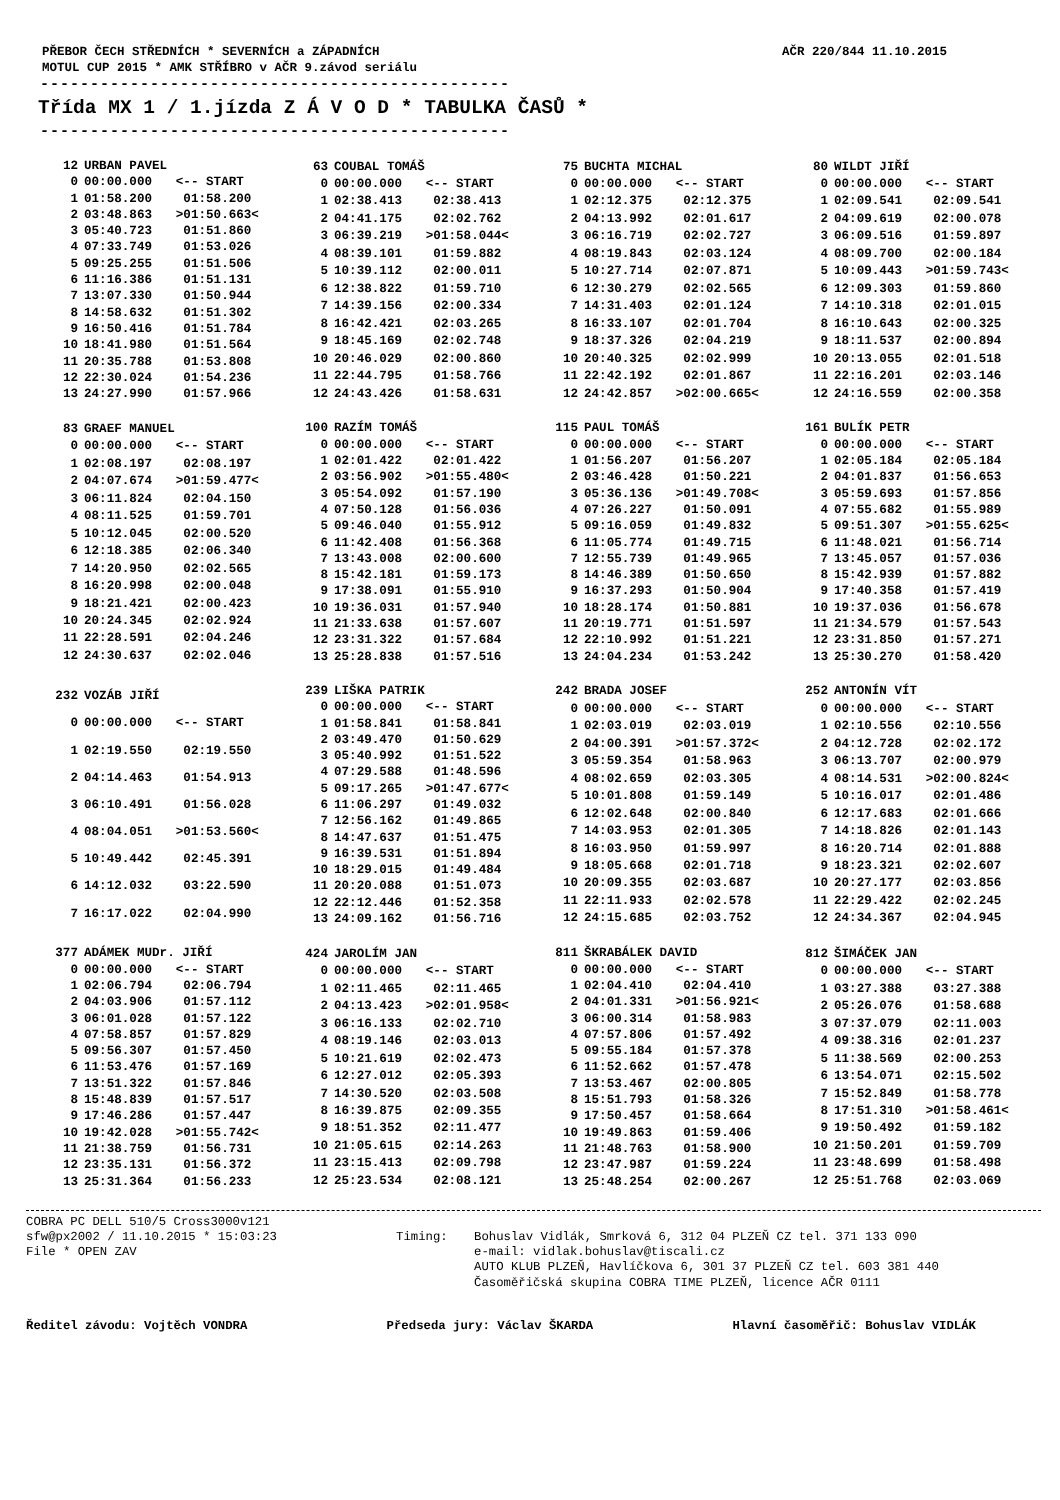PŘEBOR ČECH STŘEDNÍCH * SEVERNÍCH a ZÁPADNÍCH AČR 220/844 11.10.2015
MOTUL CUP 2015 * AMK STŘÍBRO v AČR 9.závod seriálu
-----------------------------------------------
Třída MX 1 / 1.jízda Z Á V O D * TABULKA ČASŮ *
-----------------------------------------------
| 12 | URBAN PAVEL | |
| --- | --- | --- |
| 0 | 00:00.000 | <-- START |
| 1 | 01:58.200 | 01:58.200 |
| 2 | 03:48.863 | >01:50.663< |
| 3 | 05:40.723 | 01:51.860 |
| 4 | 07:33.749 | 01:53.026 |
| 5 | 09:25.255 | 01:51.506 |
| 6 | 11:16.386 | 01:51.131 |
| 7 | 13:07.330 | 01:50.944 |
| 8 | 14:58.632 | 01:51.302 |
| 9 | 16:50.416 | 01:51.784 |
| 10 | 18:41.980 | 01:51.564 |
| 11 | 20:35.788 | 01:53.808 |
| 12 | 22:30.024 | 01:54.236 |
| 13 | 24:27.990 | 01:57.966 |
| 63 | COUBAL TOMÁŠ | |
| --- | --- | --- |
| 0 | 00:00.000 | <-- START |
| 1 | 02:38.413 | 02:38.413 |
| 2 | 04:41.175 | 02:02.762 |
| 3 | 06:39.219 | >01:58.044< |
| 4 | 08:39.101 | 01:59.882 |
| 5 | 10:39.112 | 02:00.011 |
| 6 | 12:38.822 | 01:59.710 |
| 7 | 14:39.156 | 02:00.334 |
| 8 | 16:42.421 | 02:03.265 |
| 9 | 18:45.169 | 02:02.748 |
| 10 | 20:46.029 | 02:00.860 |
| 11 | 22:44.795 | 01:58.766 |
| 12 | 24:43.426 | 01:58.631 |
| 75 | BUCHTA MICHAL | |
| --- | --- | --- |
| 0 | 00:00.000 | <-- START |
| 1 | 02:12.375 | 02:12.375 |
| 2 | 04:13.992 | 02:01.617 |
| 3 | 06:16.719 | 02:02.727 |
| 4 | 08:19.843 | 02:03.124 |
| 5 | 10:27.714 | 02:07.871 |
| 6 | 12:30.279 | 02:02.565 |
| 7 | 14:31.403 | 02:01.124 |
| 8 | 16:33.107 | 02:01.704 |
| 9 | 18:37.326 | 02:04.219 |
| 10 | 20:40.325 | 02:02.999 |
| 11 | 22:42.192 | 02:01.867 |
| 12 | 24:42.857 | >02:00.665< |
| 80 | WILDT JIŘÍ | |
| --- | --- | --- |
| 0 | 00:00.000 | <-- START |
| 1 | 02:09.541 | 02:09.541 |
| 2 | 04:09.619 | 02:00.078 |
| 3 | 06:09.516 | 01:59.897 |
| 4 | 08:09.700 | 02:00.184 |
| 5 | 10:09.443 | >01:59.743< |
| 6 | 12:09.303 | 01:59.860 |
| 7 | 14:10.318 | 02:01.015 |
| 8 | 16:10.643 | 02:00.325 |
| 9 | 18:11.537 | 02:00.894 |
| 10 | 20:13.055 | 02:01.518 |
| 11 | 22:16.201 | 02:03.146 |
| 12 | 24:16.559 | 02:00.358 |
| 83 | GRAEF MANUEL | |
| --- | --- | --- |
| 0 | 00:00.000 | <-- START |
| 1 | 02:08.197 | 02:08.197 |
| 2 | 04:07.674 | >01:59.477< |
| 3 | 06:11.824 | 02:04.150 |
| 4 | 08:11.525 | 01:59.701 |
| 5 | 10:12.045 | 02:00.520 |
| 6 | 12:18.385 | 02:06.340 |
| 7 | 14:20.950 | 02:02.565 |
| 8 | 16:20.998 | 02:00.048 |
| 9 | 18:21.421 | 02:00.423 |
| 10 | 20:24.345 | 02:02.924 |
| 11 | 22:28.591 | 02:04.246 |
| 12 | 24:30.637 | 02:02.046 |
| 100 | RAZÍM TOMÁŠ | |
| --- | --- | --- |
| 0 | 00:00.000 | <-- START |
| 1 | 02:01.422 | 02:01.422 |
| 2 | 03:56.902 | >01:55.480< |
| 3 | 05:54.092 | 01:57.190 |
| 4 | 07:50.128 | 01:56.036 |
| 5 | 09:46.040 | 01:55.912 |
| 6 | 11:42.408 | 01:56.368 |
| 7 | 13:43.008 | 02:00.600 |
| 8 | 15:42.181 | 01:59.173 |
| 9 | 17:38.091 | 01:55.910 |
| 10 | 19:36.031 | 01:57.940 |
| 11 | 21:33.638 | 01:57.607 |
| 12 | 23:31.322 | 01:57.684 |
| 13 | 25:28.838 | 01:57.516 |
| 115 | PAUL TOMÁŠ | |
| --- | --- | --- |
| 0 | 00:00.000 | <-- START |
| 1 | 01:56.207 | 01:56.207 |
| 2 | 03:46.428 | 01:50.221 |
| 3 | 05:36.136 | >01:49.708< |
| 4 | 07:26.227 | 01:50.091 |
| 5 | 09:16.059 | 01:49.832 |
| 6 | 11:05.774 | 01:49.715 |
| 7 | 12:55.739 | 01:49.965 |
| 8 | 14:46.389 | 01:50.650 |
| 9 | 16:37.293 | 01:50.904 |
| 10 | 18:28.174 | 01:50.881 |
| 11 | 20:19.771 | 01:51.597 |
| 12 | 22:10.992 | 01:51.221 |
| 13 | 24:04.234 | 01:53.242 |
| 161 | BULÍK PETR | |
| --- | --- | --- |
| 0 | 00:00.000 | <-- START |
| 1 | 02:05.184 | 02:05.184 |
| 2 | 04:01.837 | 01:56.653 |
| 3 | 05:59.693 | 01:57.856 |
| 4 | 07:55.682 | 01:55.989 |
| 5 | 09:51.307 | >01:55.625< |
| 6 | 11:48.021 | 01:56.714 |
| 7 | 13:45.057 | 01:57.036 |
| 8 | 15:42.939 | 01:57.882 |
| 9 | 17:40.358 | 01:57.419 |
| 10 | 19:37.036 | 01:56.678 |
| 11 | 21:34.579 | 01:57.543 |
| 12 | 23:31.850 | 01:57.271 |
| 13 | 25:30.270 | 01:58.420 |
| 232 | VOZÁB JIŘÍ | |
| --- | --- | --- |
| 0 | 00:00.000 | <-- START |
| 1 | 02:19.550 | 02:19.550 |
| 2 | 04:14.463 | 01:54.913 |
| 3 | 06:10.491 | 01:56.028 |
| 4 | 08:04.051 | >01:53.560< |
| 5 | 10:49.442 | 02:45.391 |
| 6 | 14:12.032 | 03:22.590 |
| 7 | 16:17.022 | 02:04.990 |
| 239 | LIŠKA PATRIK | |
| --- | --- | --- |
| 0 | 00:00.000 | <-- START |
| 1 | 01:58.841 | 01:58.841 |
| 2 | 03:49.470 | 01:50.629 |
| 3 | 05:40.992 | 01:51.522 |
| 4 | 07:29.588 | 01:48.596 |
| 5 | 09:17.265 | >01:47.677< |
| 6 | 11:06.297 | 01:49.032 |
| 7 | 12:56.162 | 01:49.865 |
| 8 | 14:47.637 | 01:51.475 |
| 9 | 16:39.531 | 01:51.894 |
| 10 | 18:29.015 | 01:49.484 |
| 11 | 20:20.088 | 01:51.073 |
| 12 | 22:12.446 | 01:52.358 |
| 13 | 24:09.162 | 01:56.716 |
| 242 | BRADA JOSEF | |
| --- | --- | --- |
| 0 | 00:00.000 | <-- START |
| 1 | 02:03.019 | 02:03.019 |
| 2 | 04:00.391 | >01:57.372< |
| 3 | 05:59.354 | 01:58.963 |
| 4 | 08:02.659 | 02:03.305 |
| 5 | 10:01.808 | 01:59.149 |
| 6 | 12:02.648 | 02:00.840 |
| 7 | 14:03.953 | 02:01.305 |
| 8 | 16:03.950 | 01:59.997 |
| 9 | 18:05.668 | 02:01.718 |
| 10 | 20:09.355 | 02:03.687 |
| 11 | 22:11.933 | 02:02.578 |
| 12 | 24:15.685 | 02:03.752 |
| 252 | ANTONÍN VÍT | |
| --- | --- | --- |
| 0 | 00:00.000 | <-- START |
| 1 | 02:10.556 | 02:10.556 |
| 2 | 04:12.728 | 02:02.172 |
| 3 | 06:13.707 | 02:00.979 |
| 4 | 08:14.531 | >02:00.824< |
| 5 | 10:16.017 | 02:01.486 |
| 6 | 12:17.683 | 02:01.666 |
| 7 | 14:18.826 | 02:01.143 |
| 8 | 16:20.714 | 02:01.888 |
| 9 | 18:23.321 | 02:02.607 |
| 10 | 20:27.177 | 02:03.856 |
| 11 | 22:29.422 | 02:02.245 |
| 12 | 24:34.367 | 02:04.945 |
| 377 | ADÁMEK MUDr. JIŘÍ | |
| --- | --- | --- |
| 0 | 00:00.000 | <-- START |
| 1 | 02:06.794 | 02:06.794 |
| 2 | 04:03.906 | 01:57.112 |
| 3 | 06:01.028 | 01:57.122 |
| 4 | 07:58.857 | 01:57.829 |
| 5 | 09:56.307 | 01:57.450 |
| 6 | 11:53.476 | 01:57.169 |
| 7 | 13:51.322 | 01:57.846 |
| 8 | 15:48.839 | 01:57.517 |
| 9 | 17:46.286 | 01:57.447 |
| 10 | 19:42.028 | >01:55.742< |
| 11 | 21:38.759 | 01:56.731 |
| 12 | 23:35.131 | 01:56.372 |
| 13 | 25:31.364 | 01:56.233 |
| 424 | JAROLÍM JAN | |
| --- | --- | --- |
| 0 | 00:00.000 | <-- START |
| 1 | 02:11.465 | 02:11.465 |
| 2 | 04:13.423 | >02:01.958< |
| 3 | 06:16.133 | 02:02.710 |
| 4 | 08:19.146 | 02:03.013 |
| 5 | 10:21.619 | 02:02.473 |
| 6 | 12:27.012 | 02:05.393 |
| 7 | 14:30.520 | 02:03.508 |
| 8 | 16:39.875 | 02:09.355 |
| 9 | 18:51.352 | 02:11.477 |
| 10 | 21:05.615 | 02:14.263 |
| 11 | 23:15.413 | 02:09.798 |
| 12 | 25:23.534 | 02:08.121 |
| 811 | ŠKRABÁLEK DAVID | |
| --- | --- | --- |
| 0 | 00:00.000 | <-- START |
| 1 | 02:04.410 | 02:04.410 |
| 2 | 04:01.331 | >01:56.921< |
| 3 | 06:00.314 | 01:58.983 |
| 4 | 07:57.806 | 01:57.492 |
| 5 | 09:55.184 | 01:57.378 |
| 6 | 11:52.662 | 01:57.478 |
| 7 | 13:53.467 | 02:00.805 |
| 8 | 15:51.793 | 01:58.326 |
| 9 | 17:50.457 | 01:58.664 |
| 10 | 19:49.863 | 01:59.406 |
| 11 | 21:48.763 | 01:58.900 |
| 12 | 23:47.987 | 01:59.224 |
| 13 | 25:48.254 | 02:00.267 |
| 812 | ŠIMÁČEK JAN | |
| --- | --- | --- |
| 0 | 00:00.000 | <-- START |
| 1 | 03:27.388 | 03:27.388 |
| 2 | 05:26.076 | 01:58.688 |
| 3 | 07:37.079 | 02:11.003 |
| 4 | 09:38.316 | 02:01.237 |
| 5 | 11:38.569 | 02:00.253 |
| 6 | 13:54.071 | 02:15.502 |
| 7 | 15:52.849 | 01:58.778 |
| 8 | 17:51.310 | >01:58.461< |
| 9 | 19:50.492 | 01:59.182 |
| 10 | 21:50.201 | 01:59.709 |
| 11 | 23:48.699 | 01:58.498 |
| 12 | 25:51.768 | 02:03.069 |
COBRA PC DELL 510/5 Cross3000v121
sfw@px2002 / 11.10.2015 * 15:03:23
File * OPEN ZAV
Timing:
Bohuslav Vidlák, Smrková 6, 312 04 PLZEŇ CZ tel. 371 133 090
e-mail: vidlak.bohuslav@tiscali.cz
AUTO KLUB PLZEŇ, Havlíčkova 6, 301 37 PLZEŇ CZ tel. 603 381 440
Časoměřičská skupina COBRA TIME PLZEŇ, licence AČR 0111
Ředitel závodu: Vojtěch VONDRA Předseda jury: Václav ŠKARDA Hlavní časoměřič: Bohuslav VIDLÁK